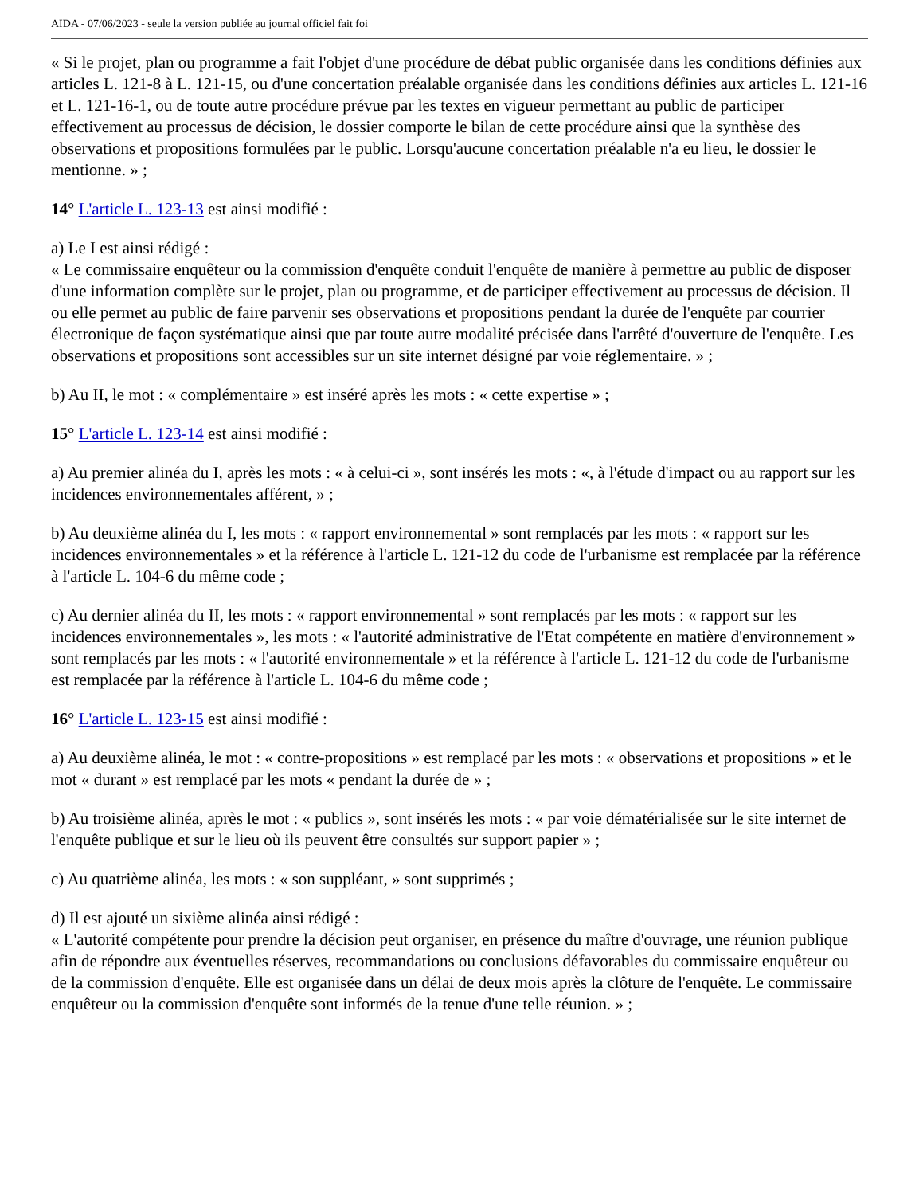AIDA - 07/06/2023 - seule la version publiée au journal officiel fait foi
« Si le projet, plan ou programme a fait l'objet d'une procédure de débat public organisée dans les conditions définies aux articles L. 121-8 à L. 121-15, ou d'une concertation préalable organisée dans les conditions définies aux articles L. 121-16 et L. 121-16-1, ou de toute autre procédure prévue par les textes en vigueur permettant au public de participer effectivement au processus de décision, le dossier comporte le bilan de cette procédure ainsi que la synthèse des observations et propositions formulées par le public. Lorsqu'aucune concertation préalable n'a eu lieu, le dossier le mentionne. » ;
14° L'article L. 123-13 est ainsi modifié :
a) Le I est ainsi rédigé :
« Le commissaire enquêteur ou la commission d'enquête conduit l'enquête de manière à permettre au public de disposer d'une information complète sur le projet, plan ou programme, et de participer effectivement au processus de décision. Il ou elle permet au public de faire parvenir ses observations et propositions pendant la durée de l'enquête par courrier électronique de façon systématique ainsi que par toute autre modalité précisée dans l'arrêté d'ouverture de l'enquête. Les observations et propositions sont accessibles sur un site internet désigné par voie réglementaire. » ;
b) Au II, le mot : « complémentaire » est inséré après les mots : « cette expertise » ;
15° L'article L. 123-14 est ainsi modifié :
a) Au premier alinéa du I, après les mots : « à celui-ci », sont insérés les mots : «, à l'étude d'impact ou au rapport sur les incidences environnementales afférent, » ;
b) Au deuxième alinéa du I, les mots : « rapport environnemental » sont remplacés par les mots : « rapport sur les incidences environnementales » et la référence à l'article L. 121-12 du code de l'urbanisme est remplacée par la référence à l'article L. 104-6 du même code ;
c) Au dernier alinéa du II, les mots : « rapport environnemental » sont remplacés par les mots : « rapport sur les incidences environnementales », les mots : « l'autorité administrative de l'Etat compétente en matière d'environnement » sont remplacés par les mots : « l'autorité environnementale » et la référence à l'article L. 121-12 du code de l'urbanisme est remplacée par la référence à l'article L. 104-6 du même code ;
16° L'article L. 123-15 est ainsi modifié :
a) Au deuxième alinéa, le mot : « contre-propositions » est remplacé par les mots : « observations et propositions » et le mot « durant » est remplacé par les mots « pendant la durée de » ;
b) Au troisième alinéa, après le mot : « publics », sont insérés les mots : « par voie dématérialisée sur le site internet de l'enquête publique et sur le lieu où ils peuvent être consultés sur support papier » ;
c) Au quatrième alinéa, les mots : « son suppléant, » sont supprimés ;
d) Il est ajouté un sixième alinéa ainsi rédigé :
« L'autorité compétente pour prendre la décision peut organiser, en présence du maître d'ouvrage, une réunion publique afin de répondre aux éventuelles réserves, recommandations ou conclusions défavorables du commissaire enquêteur ou de la commission d'enquête. Elle est organisée dans un délai de deux mois après la clôture de l'enquête. Le commissaire enquêteur ou la commission d'enquête sont informés de la tenue d'une telle réunion. » ;